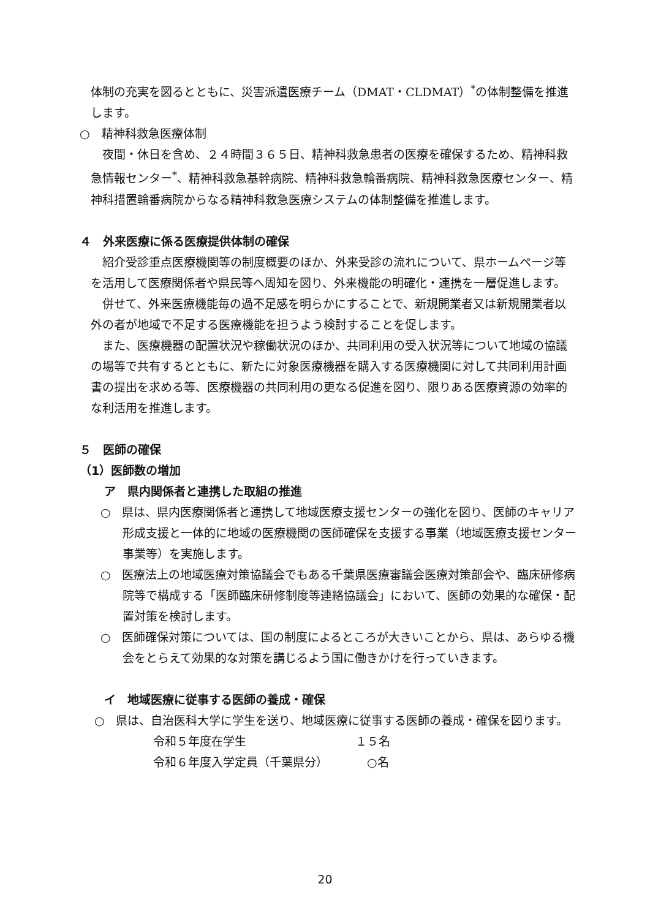体制の充実を図るとともに、災害派遣医療チーム（DMAT・CLDMAT）<sup>*</sup>の体制整備を推進します。
○　精神科救急医療体制
夜間・休日を含め、２４時間３６５日、精神科救急患者の医療を確保するため、精神科救急情報センター<sup>*</sup>、精神科救急基幹病院、精神科救急輪番病院、精神科救急医療センター、精神科措置輪番病院からなる精神科救急医療システムの体制整備を推進します。
４　外来医療に係る医療提供体制の確保
紹介受診重点医療機関等の制度概要のほか、外来受診の流れについて、県ホームページ等を活用して医療関係者や県民等へ周知を図り、外来機能の明確化・連携を一層促進します。
併せて、外来医療機能毎の過不足感を明らかにすることで、新規開業者又は新規開業者以外の者が地域で不足する医療機能を担うよう検討することを促します。
また、医療機器の配置状況や稼働状況のほか、共同利用の受入状況等について地域の協議の場等で共有するとともに、新たに対象医療機器を購入する医療機関に対して共同利用計画書の提出を求める等、医療機器の共同利用の更なる促進を図り、限りある医療資源の効率的な利活用を推進します。
５　医師の確保
（1）医師数の増加
ア　県内関係者と連携した取組の推進
○　県は、県内医療関係者と連携して地域医療支援センターの強化を図り、医師のキャリア形成支援と一体的に地域の医療機関の医師確保を支援する事業（地域医療支援センター事業等）を実施します。
○　医療法上の地域医療対策協議会でもある千葉県医療審議会医療対策部会や、臨床研修病院等で構成する「医師臨床研修制度等連絡協議会」において、医師の効果的な確保・配置対策を検討します。
○　医師確保対策については、国の制度によるところが大きいことから、県は、あらゆる機会をとらえて効果的な対策を講じるよう国に働きかけを行っていきます。
イ　地域医療に従事する医師の養成・確保
○　県は、自治医科大学に学生を送り、地域医療に従事する医師の養成・確保を図ります。
令和５年度在学生 １５名
令和６年度入学定員（千葉県分）　○名
20